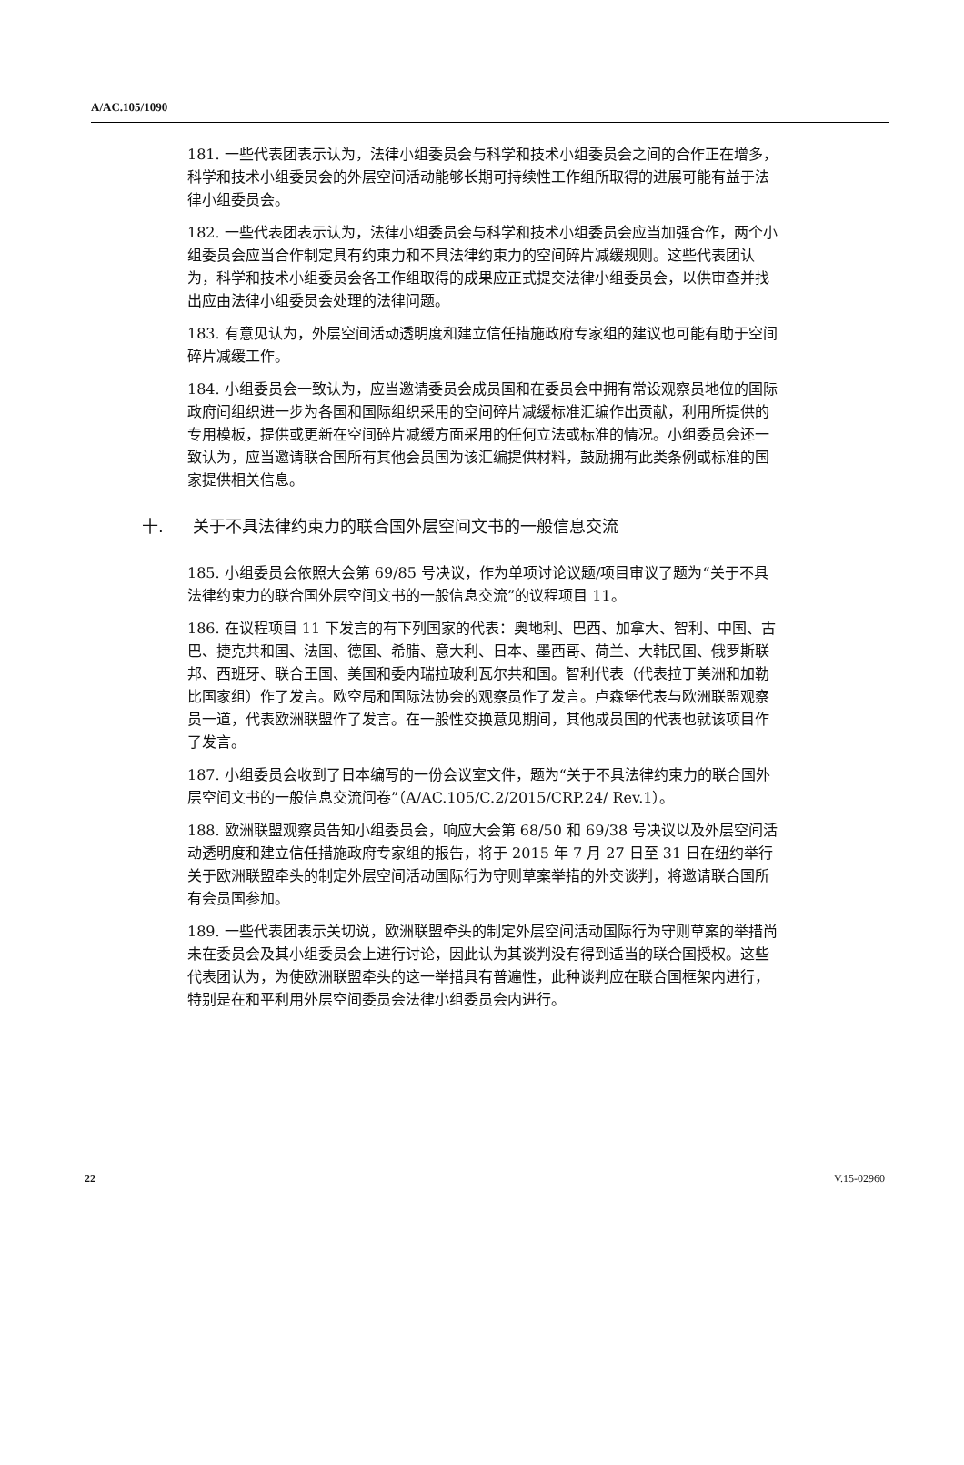A/AC.105/1090
181. 一些代表团表示认为，法律小组委员会与科学和技术小组委员会之间的合作正在增多，科学和技术小组委员会的外层空间活动能够长期可持续性工作组所取得的进展可能有益于法律小组委员会。
182. 一些代表团表示认为，法律小组委员会与科学和技术小组委员会应当加强合作，两个小组委员会应当合作制定具有约束力和不具法律约束力的空间碎片减缓规则。这些代表团认为，科学和技术小组委员会各工作组取得的成果应正式提交法律小组委员会，以供审查并找出应由法律小组委员会处理的法律问题。
183. 有意见认为，外层空间活动透明度和建立信任措施政府专家组的建议也可能有助于空间碎片减缓工作。
184. 小组委员会一致认为，应当邀请委员会成员国和在委员会中拥有常设观察员地位的国际政府间组织进一步为各国和国际组织采用的空间碎片减缓标准汇编作出贡献，利用所提供的专用模板，提供或更新在空间碎片减缓方面采用的任何立法或标准的情况。小组委员会还一致认为，应当邀请联合国所有其他会员国为该汇编提供材料，鼓励拥有此类条例或标准的国家提供相关信息。
十. 关于不具法律约束力的联合国外层空间文书的一般信息交流
185. 小组委员会依照大会第 69/85 号决议，作为单项讨论议题/项目审议了题为“关于不具法律约束力的联合国外层空间文书的一般信息交流”的议程项目 11。
186. 在议程项目 11 下发言的有下列国家的代表：奥地利、巴西、加拿大、智利、中国、古巴、捷克共和国、法国、德国、希腊、意大利、日本、墨西哥、荷兰、大韩民国、俄罗斯联邦、西班牙、联合王国、美国和委内瑞拉玻利瓦尔共和国。智利代表（代表拉丁美洲和加勒比国家组）作了发言。欧空局和国际法协会的观察员作了发言。卢森堡代表与欧洲联盟观察员一道，代表欧洲联盟作了发言。在一般性交换意见期间，其他成员国的代表也就该项目作了发言。
187. 小组委员会收到了日本编写的一份会议室文件，题为“关于不具法律约束力的联合国外层空间文书的一般信息交流问卷”（A/AC.105/C.2/2015/CRP.24/ Rev.1）。
188. 欧洲联盟观察员告知小组委员会，响应大会第 68/50 和 69/38 号决议以及外层空间活动透明度和建立信任措施政府专家组的报告，将于 2015 年 7 月 27 日至 31 日在纽约举行关于欧洲联盟牵头的制定外层空间活动国际行为守则草案举措的外交谈判，将邀请联合国所有会员国参加。
189. 一些代表团表示关切说，欧洲联盟牵头的制定外层空间活动国际行为守则草案的举措尚未在委员会及其小组委员会上进行讨论，因此认为其谈判没有得到适当的联合国授权。这些代表团认为，为使欧洲联盟牵头的这一举措具有普遍性，此种谈判应在联合国框架内进行，特别是在和平利用外层空间委员会法律小组委员会内进行。
22 V.15-02960